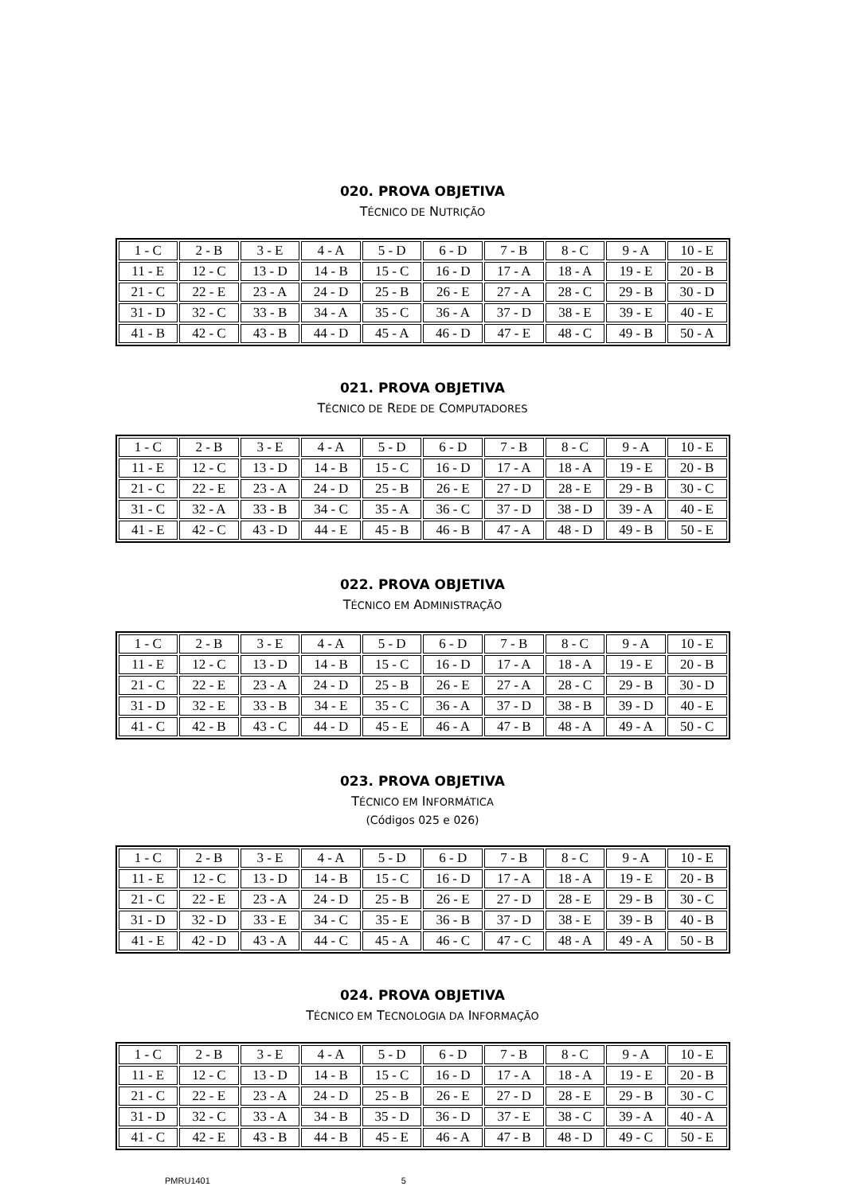020. PROVA OBJETIVA
TÉCNICO DE NUTRIÇÃO
| 1 - C | 2 - B | 3 - E | 4 - A | 5 - D | 6 - D | 7 - B | 8 - C | 9 - A | 10 - E |
| 11 - E | 12 - C | 13 - D | 14 - B | 15 - C | 16 - D | 17 - A | 18 - A | 19 - E | 20 - B |
| 21 - C | 22 - E | 23 - A | 24 - D | 25 - B | 26 - E | 27 - A | 28 - C | 29 - B | 30 - D |
| 31 - D | 32 - C | 33 - B | 34 - A | 35 - C | 36 - A | 37 - D | 38 - E | 39 - E | 40 - E |
| 41 - B | 42 - C | 43 - B | 44 - D | 45 - A | 46 - D | 47 - E | 48 - C | 49 - B | 50 - A |
021. PROVA OBJETIVA
TÉCNICO DE REDE DE COMPUTADORES
| 1 - C | 2 - B | 3 - E | 4 - A | 5 - D | 6 - D | 7 - B | 8 - C | 9 - A | 10 - E |
| 11 - E | 12 - C | 13 - D | 14 - B | 15 - C | 16 - D | 17 - A | 18 - A | 19 - E | 20 - B |
| 21 - C | 22 - E | 23 - A | 24 - D | 25 - B | 26 - E | 27 - D | 28 - E | 29 - B | 30 - C |
| 31 - C | 32 - A | 33 - B | 34 - C | 35 - A | 36 - C | 37 - D | 38 - D | 39 - A | 40 - E |
| 41 - E | 42 - C | 43 - D | 44 - E | 45 - B | 46 - B | 47 - A | 48 - D | 49 - B | 50 - E |
022. PROVA OBJETIVA
TÉCNICO EM ADMINISTRAÇÃO
| 1 - C | 2 - B | 3 - E | 4 - A | 5 - D | 6 - D | 7 - B | 8 - C | 9 - A | 10 - E |
| 11 - E | 12 - C | 13 - D | 14 - B | 15 - C | 16 - D | 17 - A | 18 - A | 19 - E | 20 - B |
| 21 - C | 22 - E | 23 - A | 24 - D | 25 - B | 26 - E | 27 - A | 28 - C | 29 - B | 30 - D |
| 31 - D | 32 - E | 33 - B | 34 - E | 35 - C | 36 - A | 37 - D | 38 - B | 39 - D | 40 - E |
| 41 - C | 42 - B | 43 - C | 44 - D | 45 - E | 46 - A | 47 - B | 48 - A | 49 - A | 50 - C |
023. PROVA OBJETIVA
TÉCNICO EM INFORMÁTICA
(Códigos 025 e 026)
| 1 - C | 2 - B | 3 - E | 4 - A | 5 - D | 6 - D | 7 - B | 8 - C | 9 - A | 10 - E |
| 11 - E | 12 - C | 13 - D | 14 - B | 15 - C | 16 - D | 17 - A | 18 - A | 19 - E | 20 - B |
| 21 - C | 22 - E | 23 - A | 24 - D | 25 - B | 26 - E | 27 - D | 28 - E | 29 - B | 30 - C |
| 31 - D | 32 - D | 33 - E | 34 - C | 35 - E | 36 - B | 37 - D | 38 - E | 39 - B | 40 - B |
| 41 - E | 42 - D | 43 - A | 44 - C | 45 - A | 46 - C | 47 - C | 48 - A | 49 - A | 50 - B |
024. PROVA OBJETIVA
TÉCNICO EM TECNOLOGIA DA INFORMAÇÃO
| 1 - C | 2 - B | 3 - E | 4 - A | 5 - D | 6 - D | 7 - B | 8 - C | 9 - A | 10 - E |
| 11 - E | 12 - C | 13 - D | 14 - B | 15 - C | 16 - D | 17 - A | 18 - A | 19 - E | 20 - B |
| 21 - C | 22 - E | 23 - A | 24 - D | 25 - B | 26 - E | 27 - D | 28 - E | 29 - B | 30 - C |
| 31 - D | 32 - C | 33 - A | 34 - B | 35 - D | 36 - D | 37 - E | 38 - C | 39 - A | 40 - A |
| 41 - C | 42 - E | 43 - B | 44 - B | 45 - E | 46 - A | 47 - B | 48 - D | 49 - C | 50 - E |
PMRU1401 5